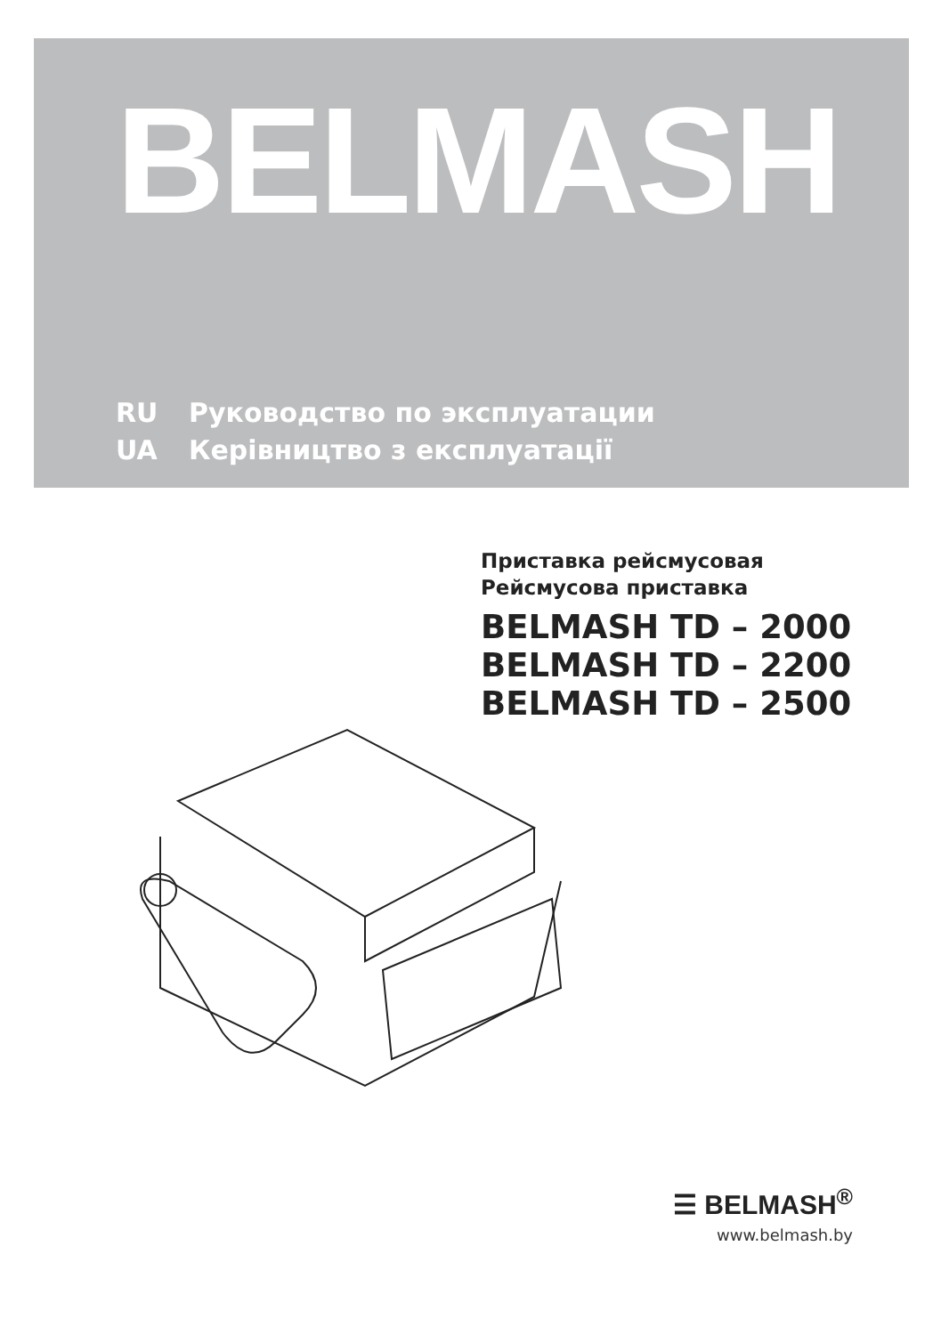BELMASH
RU Руководство по эксплуатации
UA Керівництво з експлуатації
Приставка рейсмусовая
Рейсмусова приставка
BELMASH TD – 2000
BELMASH TD – 2200
BELMASH TD – 2500
☰ BELMASH<sup>®</sup>
www.belmash.by